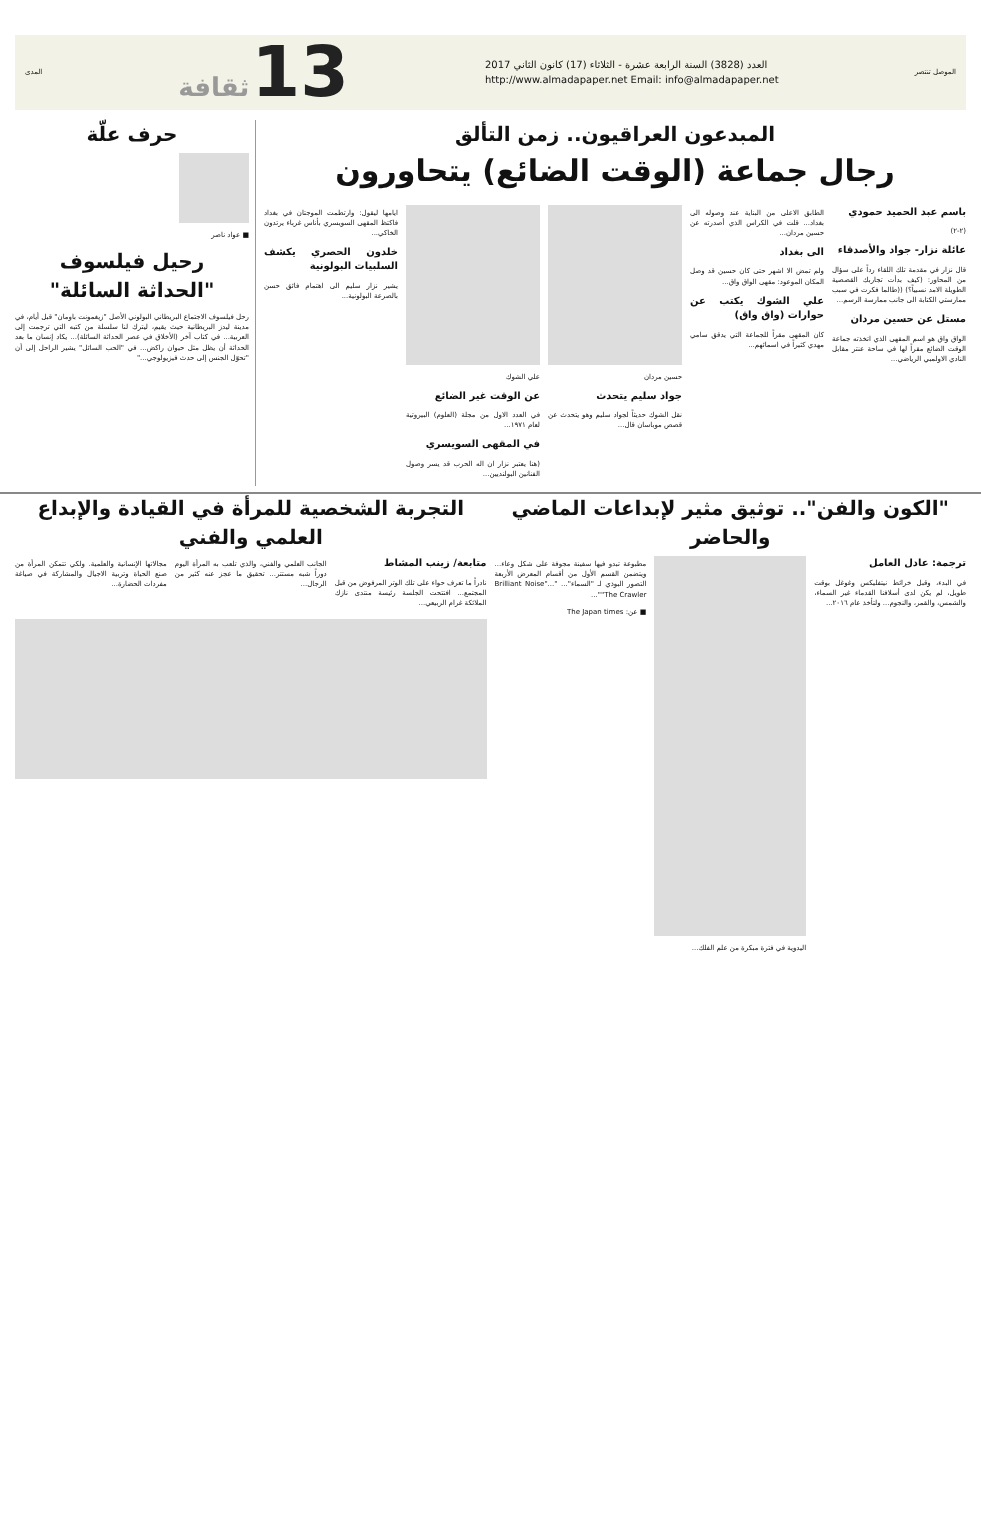الموصل تنتصر
العدد (3828) السنة الرابعة عشرة - الثلاثاء (17) كانون الثاني 2017
http://www.almadapaper.net Email: info@almadapaper.net
13 ثقافة
المدى
المبدعون العراقيون.. زمن التألق
رجال جماعة (الوقت الضائع) يتحاورون
باسم عبد الحميد حمودي
(٢-٢)
عائلة نزار- جواد والأصدقاء
قال نزار في مقدمة تلك اللقاء رداً على سؤال من المحاور: (كيف بدأت تجاربك القصصية الطويلة الامد نسبياً؟) ((طالما فكرت في سبب ممارستي الكتابة الى جانب ممارسة الرسم...
مستل عن حسين مردان
الواق واق هو اسم المقهى الذي اتخذته جماعة الوقت الضائع مقراً لها في ساحة عنتر مقابل النادي الاولمبي الرياضي...
الطابق الاعلى من البناية عند وصوله الى بغداد... قلت في الكراس الذي أصدرته عن حسين مردان...
الى بغداد
ولم تمض الا اشهر حتى كان حسين قد وصل المكان الموعود: مقهى الواق واق...
علي الشوك يكتب عن حوارات (واق واق)
كان المقهى مقراً للجماعة التي يدقق سامي مهدي كثيراً في اسمائهم...
حسين مردان
جواد سليم يتحدث
نقل الشوك حديثاً لجواد سليم وهو يتحدث عن قصص موباسان قال...
علي الشوك
عن الوقت غير الضائع
في العدد الاول من مجلة (العلوم) البيروتية لعام ١٩٧١...
في المقهى السويسري
(هنا يعتبر نزار ان اله الحرب قد يسر وصول الفنانين البولنديين...
ايامها ليقول: وارتطمت الموجتان في بغداد فاكتظ المقهى السويسري بأناس غرباء يرتدون الخاكي...
خلدون الحصري يكشف السلبيات البولونية
يشير نزار سليم الى اهتمام فائق حسن بالصرعة البولونية...
حرف علّة
■ عواد ناصر
رحيل فيلسوف
"الحداثة السائلة"
رحل فيلسوف الاجتماع البريطاني البولوني الأصل "زيغمونت باومان" قبل أيام، في مدينة ليدز البريطانية حيث يقيم، ليترك لنا سلسلة من كتبه التي ترجمت إلى العربية... في كتاب آخر (الأخلاق في عصر الحداثة السائلة)... يكاد إنسان ما بعد الحداثة أن يظل مثل حيوان راكض... في "الحب السائل" يشير الراحل إلى أن "تحوّل الجنس إلى حدث فيزيولوجي..."
"الكون والفن".. توثيق مثير لإبداعات الماضي والحاضر
ترجمة: عادل العامل
في البدء، وقبل خرائط نيتفليكس وغوغل بوقت طويل، لم يكن لدى أسلافنا القدماء غير السماء، والشمس، والقمر، والنجوم... ولتأخذ عام ٢٠١٦...
اليدوية في فترة مبكرة من علم الفلك...
مطبوعة تبدو فيها سفينة مجوفة على شكل وعاء... ويتضمن القسم الأول من أقسام المعرض الأربعة التصور البوذي لـ "السماء"... "Brilliant Noise"... "The Crawler"...
■ عن: The Japan times
التجربة الشخصية للمرأة في القيادة والإبداع العلمي والفني
متابعة/ زينب المشاط
نادراً ما تعرف حواء على تلك الوتر المرفوض من قبل المجتمع... افتتحت الجلسة رئيسة منتدى نازك الملائكة غرام الربيعي...
الجانب العلمي والفني، والذي تلعب به المرأة اليوم دوراً شبه مستتر... تحقيق ما عجز عنه كثير من الرجال...
مجالاتها الإنسانية والعلمية. ولكي تتمكن المرأة من صنع الحياة وتربية الاجيال والمشاركة في صياغة مفردات الحضارة...